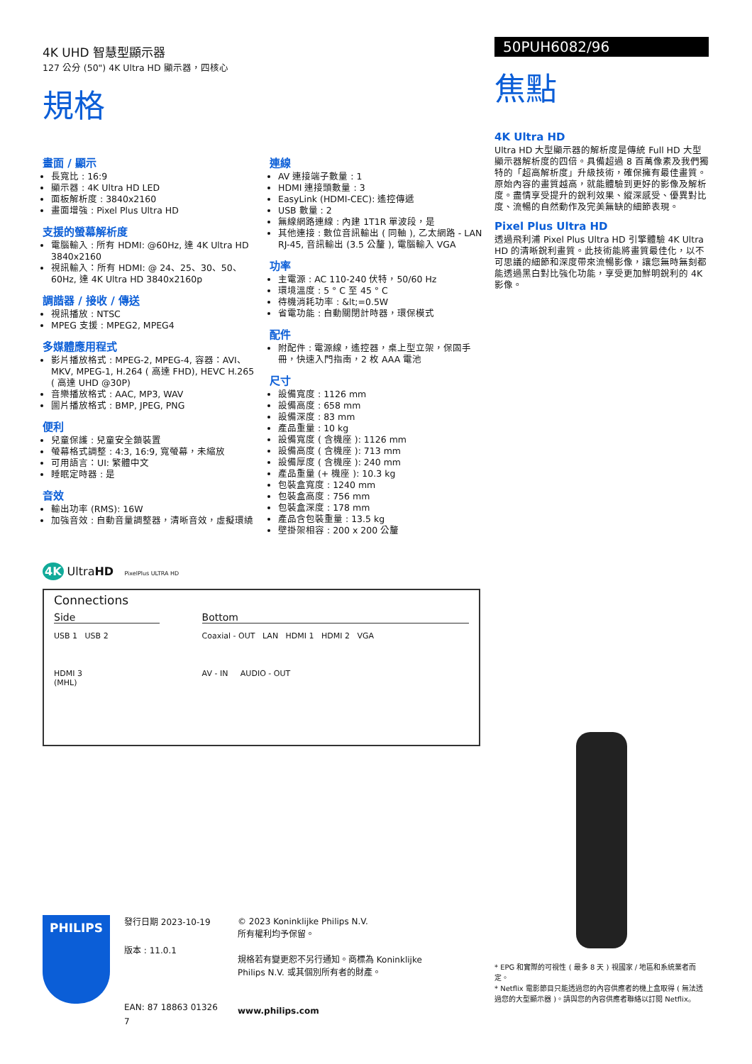4K UHD 智慧型顯示器
127 公分 (50") 4K Ultra HD 顯示器，四核心
規格
畫面 / 顯示
長寬比 : 16:9
顯示器 : 4K Ultra HD LED
面板解析度 : 3840x2160
畫面增強 : Pixel Plus Ultra HD
支援的螢幕解析度
電腦輸入 : 所有 HDMI: @60Hz, 達 4K Ultra HD 3840x2160
視訊輸入：所有 HDMI: @ 24、25、30、50、60Hz, 達 4K Ultra HD 3840x2160p
調諧器 / 接收 / 傳送
視訊播放 : NTSC
MPEG 支援 : MPEG2, MPEG4
多媒體應用程式
影片播放格式 : MPEG-2, MPEG-4, 容器：AVI、MKV, MPEG-1, H.264 ( 高達 FHD), HEVC H.265 ( 高達 UHD @30P)
音樂播放格式 : AAC, MP3, WAV
圖片播放格式 : BMP, JPEG, PNG
便利
兒童保護 : 兒童安全鎖裝置
螢幕格式調整 : 4:3, 16:9, 寬螢幕，未縮放
可用語言：UI: 繁體中文
睡眠定時器 : 是
音效
輸出功率 (RMS): 16W
加強音效 : 自動音量調整器，清晰音效，虛擬環繞
連線
AV 連接端子數量 : 1
HDMI 連接頭數量 : 3
EasyLink (HDMI-CEC): 遙控傳遞
USB 數量 : 2
無線網路連線 : 內建 1T1R 單波段，是
其他連接 : 數位音訊輸出 ( 同軸 ), 乙太網路 - LAN RJ-45, 音訊輸出 (3.5 公釐 ), 電腦輸入 VGA
功率
主電源 : AC 110-240 伏特，50/60 Hz
環境溫度 : 5 ° C 至 45 ° C
待機消耗功率 : &lt;=0.5W
省電功能 : 自動關閉計時器，環保模式
配件
附配件 : 電源線，遙控器，桌上型立架，保固手冊，快速入門指南，2 枚 AAA 電池
尺寸
設備寬度 : 1126 mm
設備高度 : 658 mm
設備深度 : 83 mm
產品重量 : 10 kg
設備寬度 ( 含機座 ): 1126 mm
設備高度 ( 含機座 ): 713 mm
設備厚度 ( 含機座 ): 240 mm
產品重量 (+ 機座 ): 10.3 kg
包裝盒寬度 : 1240 mm
包裝盒高度 : 756 mm
包裝盒深度 : 178 mm
產品含包裝重量 : 13.5 kg
壁掛架相容 : 200 x 200 公釐
4K UltraHD PixelPlus ULTRA HD
50PUH6082/96
焦點
4K Ultra HD
Ultra HD 大型顯示器的解析度是傳統 Full HD 大型顯示器解析度的四倍。具備超過 8 百萬像素及我們獨特的「超高解析度」升級技術，確保擁有最佳畫質。原始內容的畫質越高，就能體驗到更好的影像及解析度。盡情享受提升的銳利效果、縱深感受、優異對比度、流暢的自然動作及完美無缺的細節表現。
Pixel Plus Ultra HD
透過飛利浦 Pixel Plus Ultra HD 引擎體驗 4K Ultra HD 的清晰銳利畫質。此技術能將畫質最佳化，以不可思議的細節和深度帶來流暢影像，讓您無時無刻都能透過黑白對比強化功能，享受更加鮮明銳利的 4K 影像。
Connections
Side
USB 1 USB 2
HDMI 3
(MHL)
Bottom
Coaxial - OUT LAN HDMI 1 HDMI 2 VGA
AV - IN AUDIO - OUT
PHILIPS
發行日期 2023-10-19
版本 : 11.0.1
EAN: 87 18863 01326 7
© 2023 Koninklijke Philips N.V.
所有權利均予保留。
規格若有變更恕不另行通知。商標為 Koninklijke Philips N.V. 或其個別所有者的財產。
www.philips.com
* EPG 和實際的可視性 ( 最多 8 天 ) 視國家 / 地區和系統業者而定。
* Netflix 電影節目只能透過您的內容供應者的機上盒取得 ( 無法透過您的大型顯示器 )。請與您的內容供應者聯絡以訂閱 Netflix。